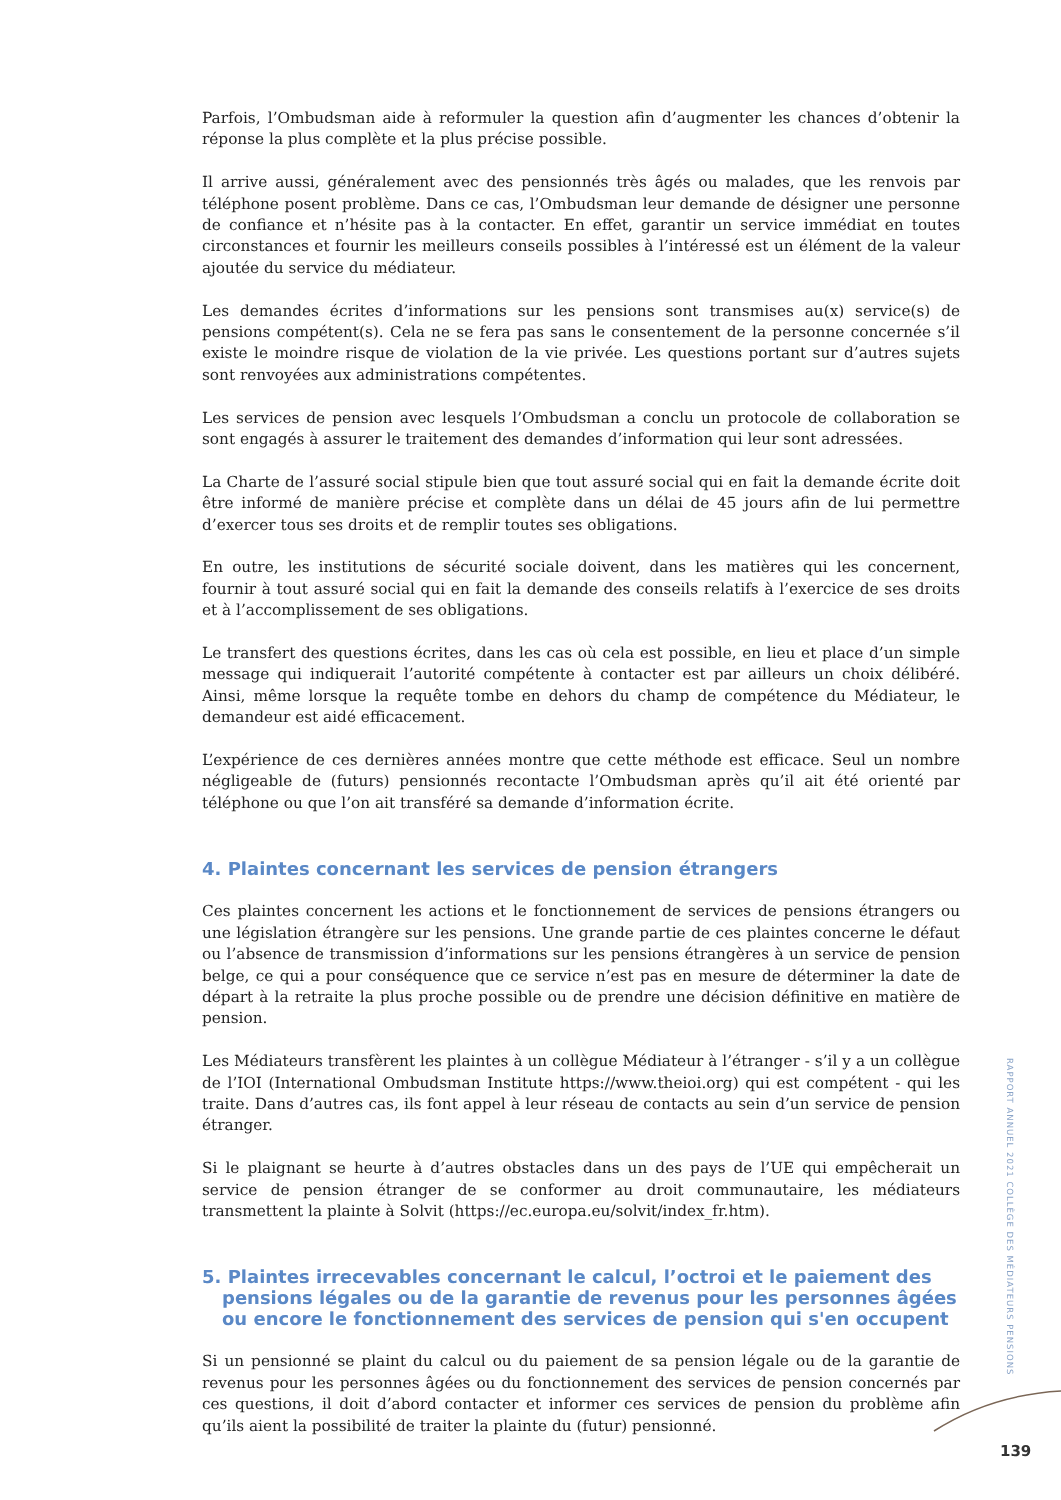Parfois, l’Ombudsman aide à reformuler la question afin d’augmenter les chances d’obtenir la réponse la plus complète et la plus précise possible.
Il arrive aussi, généralement avec des pensionnés très âgés ou malades, que les renvois par téléphone posent problème. Dans ce cas, l’Ombudsman leur demande de désigner une personne de confiance et n’hésite pas à la contacter. En effet, garantir un service immédiat en toutes circonstances et fournir les meilleurs conseils possibles à l’intéressé est un élément de la valeur ajoutée du service du médiateur.
Les demandes écrites d’informations sur les pensions sont transmises au(x) service(s) de pensions compétent(s). Cela ne se fera pas sans le consentement de la personne concernée s’il existe le moindre risque de violation de la vie privée. Les questions portant sur d’autres sujets sont renvoyées aux administrations compétentes.
Les services de pension avec lesquels l’Ombudsman a conclu un protocole de collaboration se sont engagés à assurer le traitement des demandes d’information qui leur sont adressées.
La Charte de l’assuré social stipule bien que tout assuré social qui en fait la demande écrite doit être informé de manière précise et complète dans un délai de 45 jours afin de lui permettre d’exercer tous ses droits et de remplir toutes ses obligations.
En outre, les institutions de sécurité sociale doivent, dans les matières qui les concernent, fournir à tout assuré social qui en fait la demande des conseils relatifs à l’exercice de ses droits et à l’accomplissement de ses obligations.
Le transfert des questions écrites, dans les cas où cela est possible, en lieu et place d’un simple message qui indiquerait l’autorité compétente à contacter est par ailleurs un choix délibéré. Ainsi, même lorsque la requête tombe en dehors du champ de compétence du Médiateur, le demandeur est aidé efficacement.
L’expérience de ces dernières années montre que cette méthode est efficace. Seul un nombre négligeable de (futurs) pensionnés recontacte l’Ombudsman après qu’il ait été orienté par téléphone ou que l’on ait transféré sa demande d’information écrite.
4. Plaintes concernant les services de pension étrangers
Ces plaintes concernent les actions et le fonctionnement de services de pensions étrangers ou une législation étrangère sur les pensions. Une grande partie de ces plaintes concerne le défaut ou l’absence de transmission d’informations sur les pensions étrangères à un service de pension belge, ce qui a pour conséquence que ce service n’est pas en mesure de déterminer la date de départ à la retraite la plus proche possible ou de prendre une décision définitive en matière de pension.
Les Médiateurs transfèrent les plaintes à un collègue Médiateur à l’étranger - s’il y a un collègue de l’IOI (International Ombudsman Institute https://www.theioi.org) qui est compétent - qui les traite. Dans d’autres cas, ils font appel à leur réseau de contacts au sein d’un service de pension étranger.
Si le plaignant se heurte à d’autres obstacles dans un des pays de l’UE qui empêcherait un service de pension étranger de se conformer au droit communautaire, les médiateurs transmettent la plainte à Solvit (https://ec.europa.eu/solvit/index_fr.htm).
5. Plaintes irrecevables concernant le calcul, l’octroi et le paiement des pensions légales ou de la garantie de revenus pour les personnes âgées ou encore le fonctionnement des services de pension qui s'en occupent
Si un pensionné se plaint du calcul ou du paiement de sa pension légale ou de la garantie de revenus pour les personnes âgées ou du fonctionnement des services de pension concernés par ces questions, il doit d’abord contacter et informer ces services de pension du problème afin qu’ils aient la possibilité de traiter la plainte du (futur) pensionné.
RAPPORT ANNUEL 2021 COLLÈGE DES MÉDIATEURS PENSIONS
139